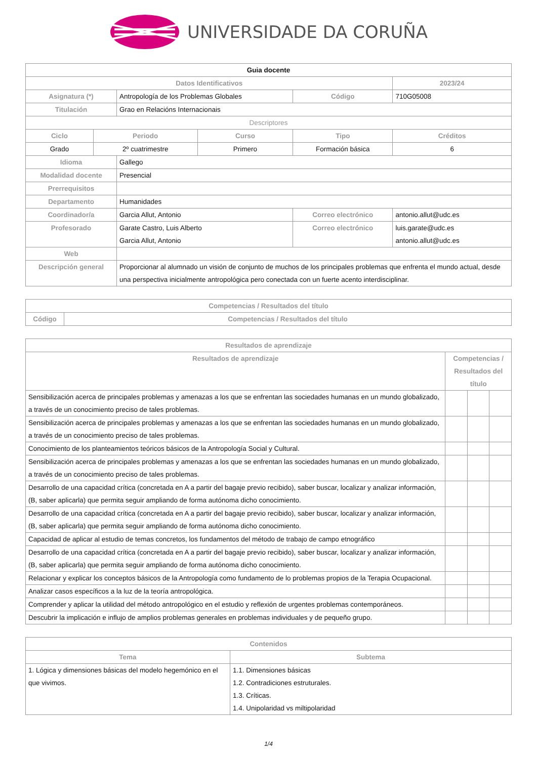UNIVERSIDADE DA CORUÑA
| Guia docente | | | | | | |
| Datos Identificativos | | | | | 2023/24 | |
| Asignatura (*) | | Antropología de los Problemas Globales | | Código | 710G05008 | |
| Titulación | | Grao en Relacións Internacionais | | | | |
| Descriptores | | | | | | |
| Ciclo | Periodo | | Curso | Tipo | | Créditos |
| Grado | 2º cuatrimestre | | Primero | Formación básica | | 6 |
| Idioma | | Gallego | | | | |
| Modalidad docente | | Presencial | | | | |
| Prerrequisitos | | | | | | |
| Departamento | | Humanidades | | | | |
| Coordinador/a | | Garcia Allut, Antonio | | Correo electrónico | antonio.allut@udc.es | |
| Profesorado | | Garate Castro, Luis Alberto Garcia Allut, Antonio | | Correo electrónico | luis.garate@udc.es antonio.allut@udc.es | |
| Web | | | | | | |
| Descripción general | | Proporcionar al alumnado un visión de conjunto de muchos de los principales problemas que enfrenta el mundo actual, desde una perspectiva inicialmente antropológica pero conectada con un fuerte acento interdisciplinar. | | | | |
| Competencias / Resultados del título | |
| --- | --- |
| Código | Competencias / Resultados del título |
| Resultados de aprendizaje | | | |
| --- | --- | --- | --- |
| Resultados de aprendizaje | Competencias / Resultados del título | | |
| Sensibilización acerca de principales problemas y amenazas a los que se enfrentan las sociedades humanas en un mundo globalizado, a través de un conocimiento preciso de tales problemas. | | | |
| Sensibilización acerca de principales problemas y amenazas a los que se enfrentan las sociedades humanas en un mundo globalizado, a través de un conocimiento preciso de tales problemas. | | | |
| Conocimiento de los planteamientos teóricos básicos de la Antropología Social y Cultural. | | | |
| Sensibilización acerca de principales problemas y amenazas a los que se enfrentan las sociedades humanas en un mundo globalizado, a través de un conocimiento preciso de tales problemas. | | | |
| Desarrollo de una capacidad crítica (concretada en A a partir del bagaje previo recibido), saber buscar, localizar y analizar información, (B, saber aplicarla) que permita seguir ampliando de forma autónoma dicho conocimiento. | | | |
| Desarrollo de una capacidad crítica (concretada en A a partir del bagaje previo recibido), saber buscar, localizar y analizar información, (B, saber aplicarla) que permita seguir ampliando de forma autónoma dicho conocimiento. | | | |
| Capacidad de aplicar al estudio de temas concretos, los fundamentos del método de trabajo de campo etnográfico | | | |
| Desarrollo de una capacidad crítica (concretada en A a partir del bagaje previo recibido), saber buscar, localizar y analizar información, (B, saber aplicarla) que permita seguir ampliando de forma autónoma dicho conocimiento. | | | |
| Relacionar y explicar los conceptos básicos de la Antropología como fundamento de lo problemas propios de la Terapia Ocupacional. | | | |
| Analizar casos específicos a la luz de la teoría antropológica. | | | |
| Comprender y aplicar la utilidad del método antropológico en el estudio y reflexión de urgentes problemas contemporáneos. | | | |
| Descubrir la implicación e influjo de amplios problemas generales en problemas individuales y de pequeño grupo. | | | |
| Contenidos | |
| --- | --- |
| Tema | Subtema |
| 1. Lógica y dimensiones básicas del modelo hegemónico en el que vivimos. | 1.1. Dimensiones básicas 1.2. Contradiciones estruturales. 1.3. Críticas. 1.4. Unipolaridad vs miltipolaridad |
1/4